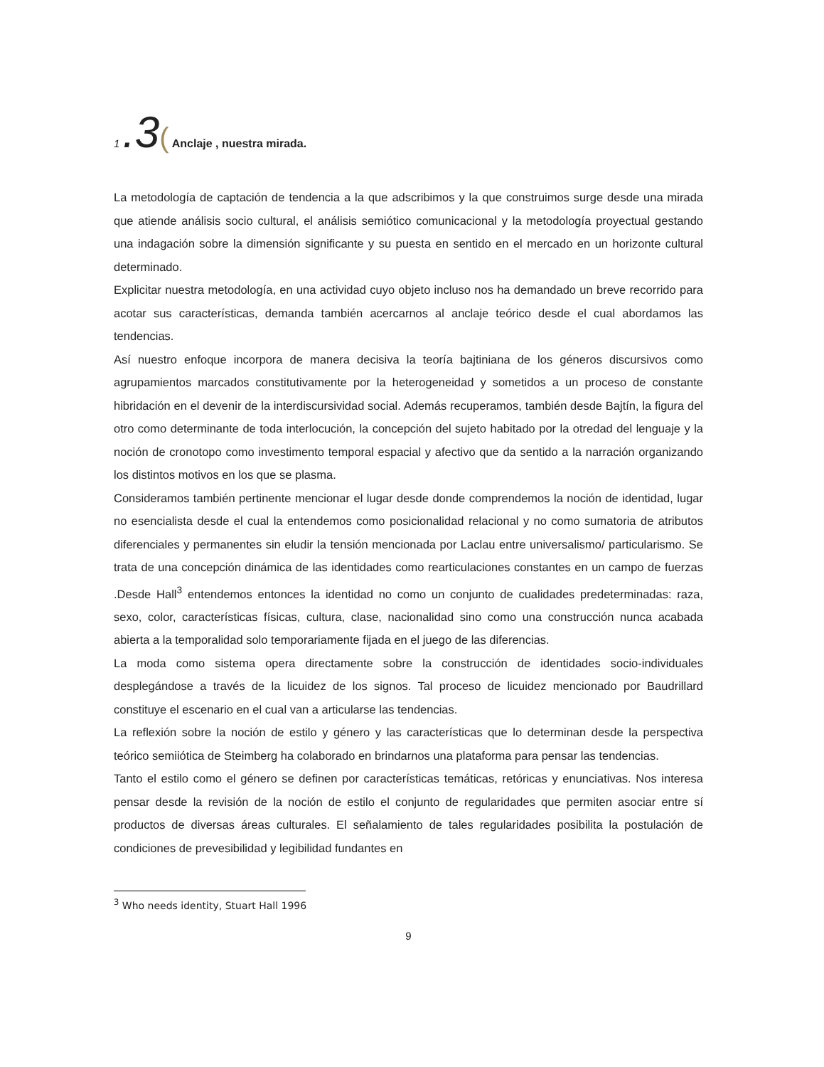1 .3( Anclaje , nuestra mirada.
La metodología de captación de tendencia a la que adscribimos y la que construimos surge desde una mirada que atiende análisis socio cultural, el análisis semiótico comunicacional y la metodología proyectual gestando una indagación sobre la dimensión significante y su puesta en sentido en el mercado en un horizonte cultural determinado.
Explicitar nuestra metodología, en una actividad cuyo objeto incluso nos ha demandado un breve recorrido para acotar sus características, demanda también acercarnos al anclaje teórico desde el cual abordamos las tendencias.
Así nuestro enfoque incorpora de manera decisiva la teoría bajtiniana de los géneros discursivos como agrupamientos marcados constitutivamente por la heterogeneidad y sometidos a un proceso de constante hibridación en el devenir de la interdiscursividad social. Además recuperamos, también desde Bajtín, la figura del otro como determinante de toda interlocución, la concepción del sujeto habitado por la otredad del lenguaje y la noción de cronotopo como investimento temporal espacial y afectivo que da sentido a la narración organizando los distintos motivos en los que se plasma.
Consideramos también pertinente mencionar el lugar desde donde comprendemos la noción de identidad, lugar no esencialista desde el cual la entendemos como posicionalidad relacional y no como sumatoria de atributos diferenciales y permanentes sin eludir la tensión mencionada por Laclau entre universalismo/ particularismo. Se trata de una concepción dinámica de las identidades como rearticulaciones constantes en un campo de fuerzas .Desde Hall<sup>3</sup> entendemos entonces la identidad no como un conjunto de cualidades predeterminadas: raza, sexo, color, características físicas, cultura, clase, nacionalidad sino como una construcción nunca acabada abierta a la temporalidad solo temporariamente fijada en el juego de las diferencias.
La moda como sistema opera directamente sobre la construcción de identidades socio-individuales desplegándose a través de la licuidez de los signos. Tal proceso de licuidez mencionado por Baudrillard constituye el escenario en el cual van a articularse las tendencias.
La reflexión sobre la noción de estilo y género y las características que lo determinan desde la perspectiva teórico semiiótica de Steimberg ha colaborado en brindarnos una plataforma para pensar las tendencias.
Tanto el estilo como el género se definen por características temáticas, retóricas y enunciativas. Nos interesa pensar desde la revisión de la noción de estilo el conjunto de regularidades que permiten asociar entre sí productos de diversas áreas culturales. El señalamiento de tales regularidades posibilita la postulación de condiciones de prevesibilidad y legibilidad fundantes en
<sup>3</sup> Who needs identity, Stuart Hall 1996
9